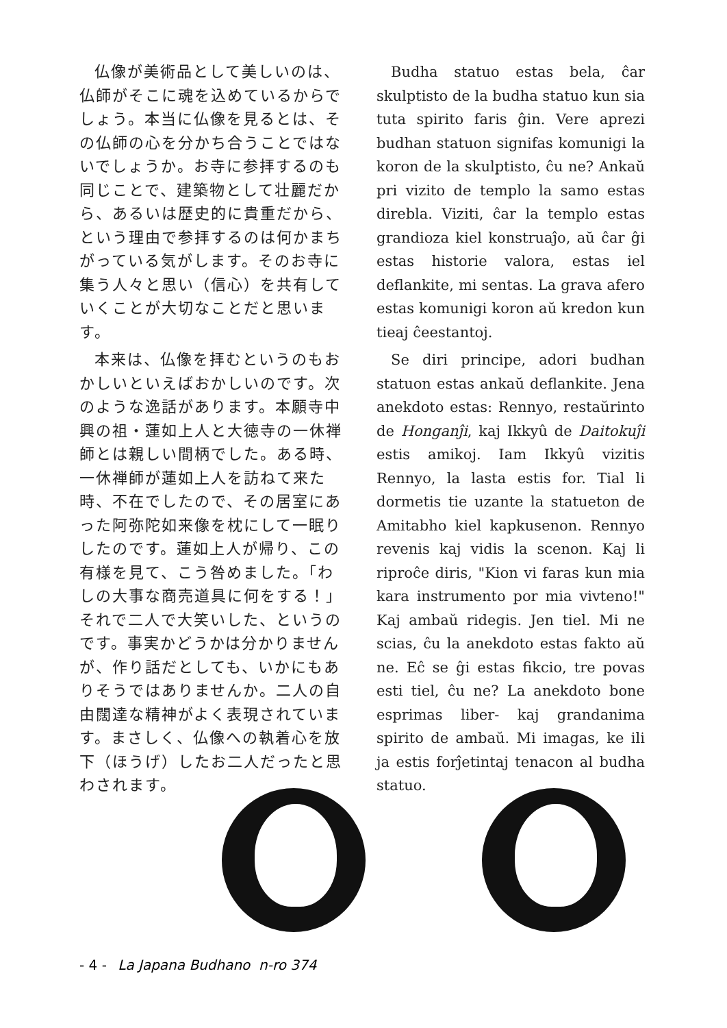仏像が美術品として美しいのは、仏師がそこに魂を込めているからでしょう。本当に仏像を見るとは、その仏師の心を分かち合うことではないでしょうか。お寺に参拝するのも同じことで、建築物として壮麗だから、あるいは歴史的に貴重だから、という理由で参拝するのは何かまちがっている気がします。そのお寺に集う人々と思い（信心）を共有していくことが大切なことだと思います。
本来は、仏像を拝むというのもおかしいといえばおかしいのです。次のような逸話があります。本願寺中興の祖・蓮如上人と大徳寺の一休禅師とは親しい間柄でした。ある時、一休禅師が蓮如上人を訪ねて来た時、不在でしたので、その居室にあった阿弥陀如来像を枕にして一眠りしたのです。蓮如上人が帰り、この有様を見て、こう咎めました。「わしの大事な商売道具に何をする！」それで二人で大笑いした、というのです。事実かどうかは分かりませんが、作り話だとしても、いかにもありそうではありませんか。二人の自由闊達な精神がよく表現されています。まさしく、仏像への執着心を放下（ほうげ）したお二人だったと思わされます。
Budha statuo estas bela, ĉar skulptisto de la budha statuo kun sia tuta spirito faris ĝin. Vere aprezi budhan statuon signifas komunigi la koron de la skulptisto, ĉu ne? Ankaŭ pri vizito de templo la samo estas direbla. Viziti, ĉar la templo estas grandioza kiel konstruaĵo, aŭ ĉar ĝi estas historie valora, estas iel deflankite, mi sentas. La grava afero estas komunigi koron aŭ kredon kun tieaj ĉeestantoj.
Se diri principe, adori budhan statuon estas ankaŭ deflankite. Jena anekdoto estas: Rennyo, restaŭrinto de Honganĵi, kaj Ikkyû de Daitokuĵi estis amikoj. Iam Ikkyû vizitis Rennyo, la lasta estis for. Tial li dormetis tie uzante la statueton de Amitabho kiel kapkusenon. Rennyo revenis kaj vidis la scenon. Kaj li riproĉe diris, "Kion vi faras kun mia kara instrumento por mia vivteno!" Kaj ambaŭ ridegis. Jen tiel. Mi ne scias, ĉu la anekdoto estas fakto aŭ ne. Eĉ se ĝi estas fikcio, tre povas esti tiel, ĉu ne? La anekdoto bone esprimas liber- kaj grandanima spirito de ambaŭ. Mi imagas, ke ili ja estis forĵetintaj tenacon al budha statuo.
- 4 - La Japana Budhano n-ro 374